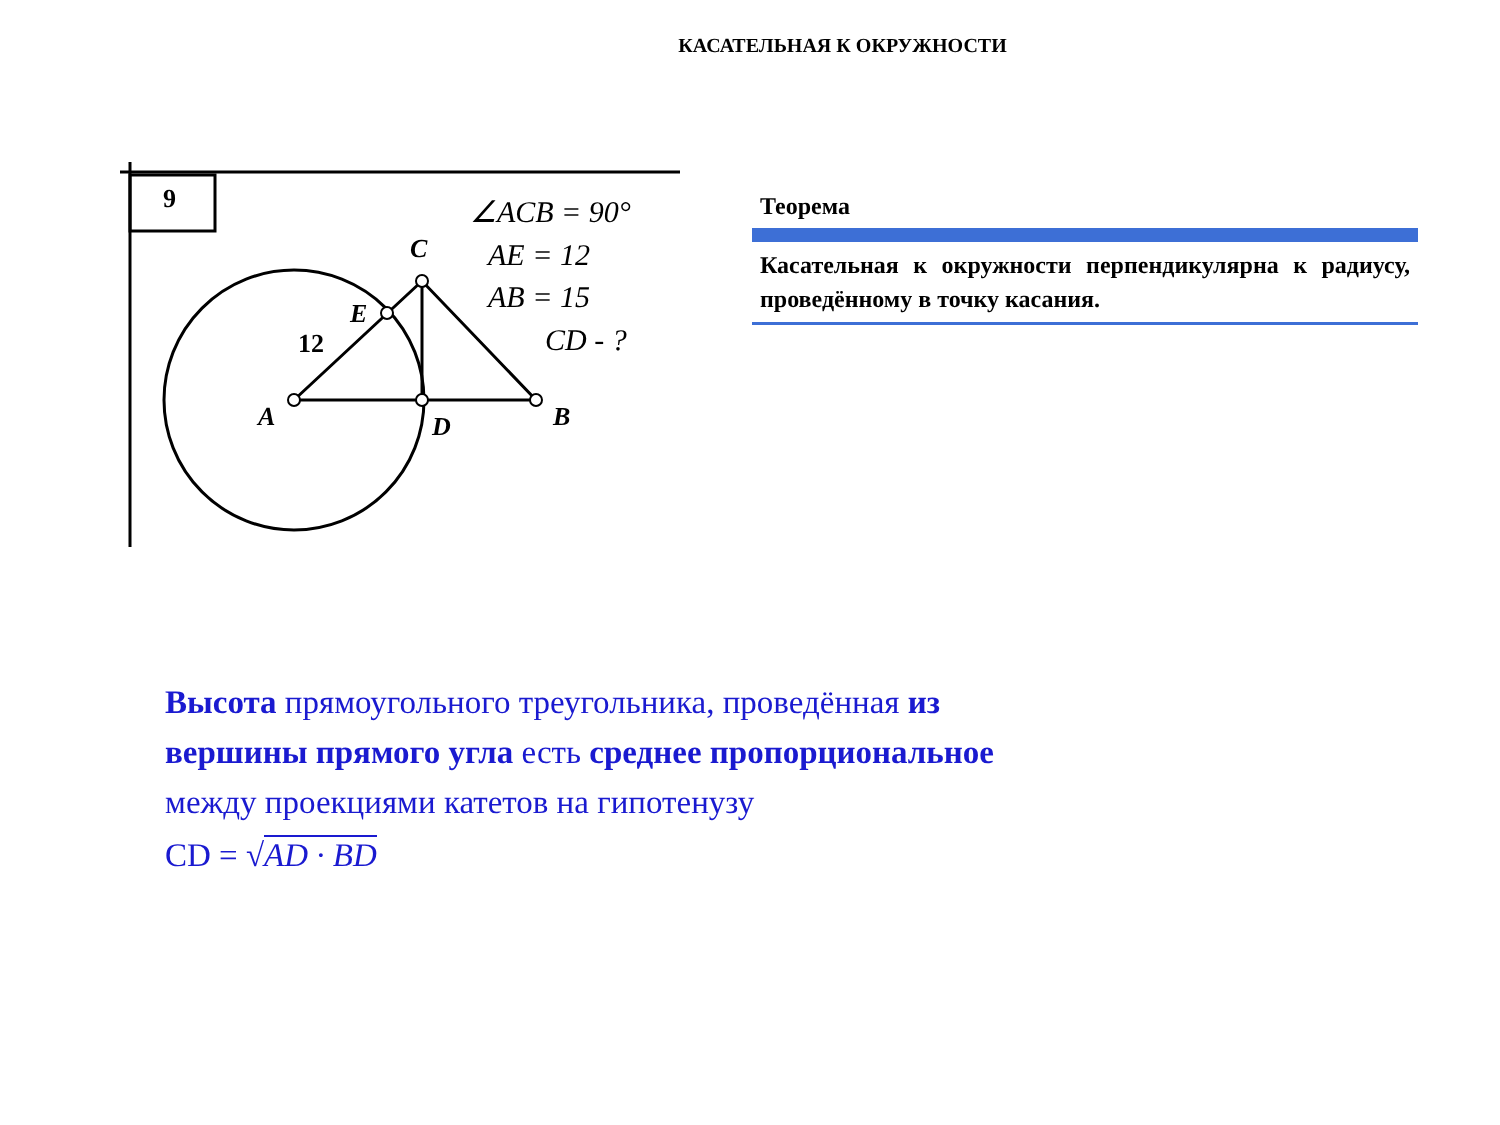КАСАТЕЛЬНАЯ К ОКРУЖНОСТИ
9
∠ACB = 90°
AE = 12
AB = 15
CD - ?
C
E
12
A
D
B
Теорема
Касательная к окружности перпендикулярна к радиусу, проведённому в точку касания.
Высота прямоугольного треугольника, проведённая из
вершины прямого угла есть среднее пропорциональное
между проекциями катетов на гипотенузу
CD = √AD · BD